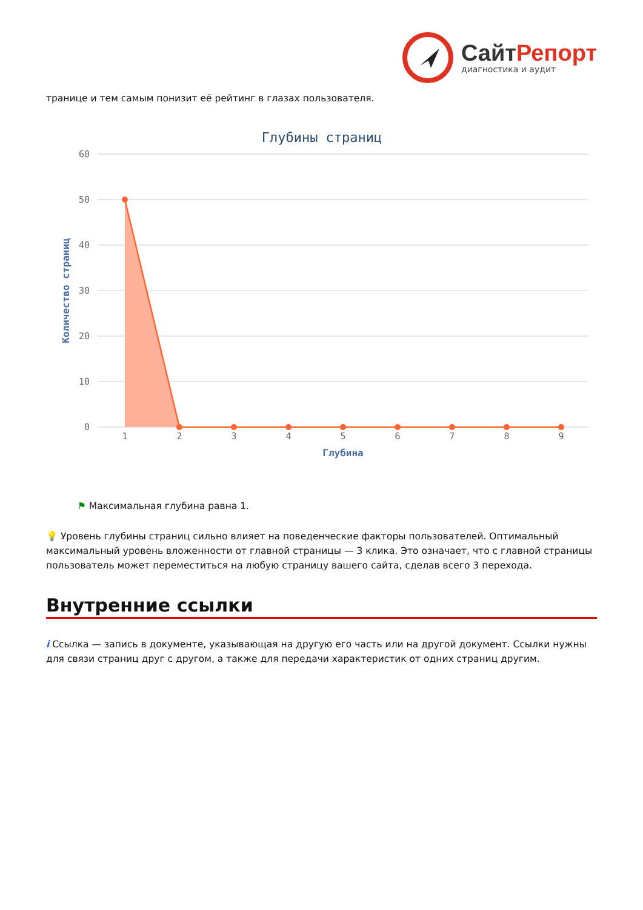СайтРепорт
диагностика и аудит
транице и тем самым понизит её рейтинг в глазах пользователя.
Глубины страниц
60
50
40
30
20
10
0
Количество страниц
1
2
3
4
5
6
7
8
9
Глубина
⚑ Максимальная глубина равна 1.
💡 Уровень глубины страниц сильно влияет на поведенческие факторы пользователей. Оптимальный максимальный уровень вложенности от главной страницы — 3 клика. Это означает, что с главной страницы пользователь может переместиться на любую страницу вашего сайта, сделав всего 3 перехода.
Внутренние ссылки
i Ссылка — запись в документе, указывающая на другую его часть или на другой документ. Ссылки нужны для связи страниц друг с другом, а также для передачи характеристик от одних страниц другим.